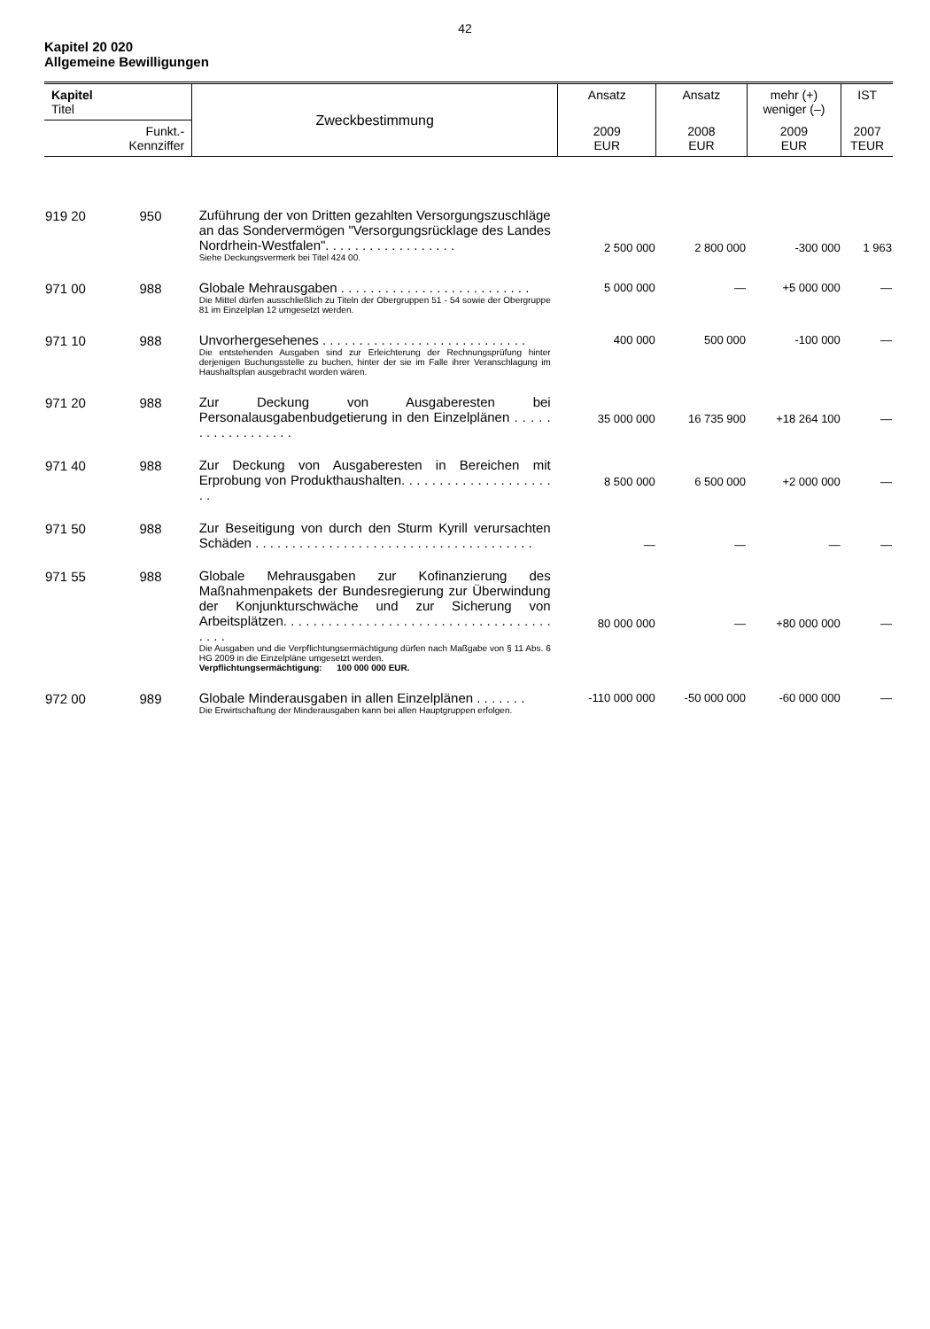42
Kapitel 20 020
Allgemeine Bewilligungen
| Kapitel Titel | | Zweckbestimmung | Ansatz | Ansatz | mehr (+) weniger (–) | IST |
| Funkt.- Kennziffer | | | 2009 EUR | 2008 EUR | 2009 EUR | 2007 TEUR |
| 919 20 | 950 | Zuführung der von Dritten gezahlten Versorgungszuschläge an das Sondervermögen "Versorgungsrücklage des Landes Nordrhein-Westfalen". . . . . . . . . . . . . . . . . . Siehe Deckungsvermerk bei Titel 424 00. | 2 500 000 | 2 800 000 | -300 000 | 1 963 |
| 971 00 | 988 | Globale Mehrausgaben . . . . . . . . . . . . . . . . . . . . . . . . . . Die Mittel dürfen ausschließlich zu Titeln der Obergruppen 51 - 54 sowie der Obergruppe 81 im Einzelplan 12 umgesetzt werden. | 5 000 000 | — | +5 000 000 | — |
| 971 10 | 988 | Unvorhergesehenes . . . . . . . . . . . . . . . . . . . . . . . . . . . . Die entstehenden Ausgaben sind zur Erleichterung der Rechnungsprüfung hinter derjenigen Buchungsstelle zu buchen, hinter der sie im Falle ihrer Veranschlagung im Haushaltsplan ausgebracht worden wären. | 400 000 | 500 000 | -100 000 | — |
| 971 20 | 988 | Zur Deckung von Ausgaberesten bei Personalausgabenbudgetierung in den Einzelplänen . . . . . . . . . . . . . . . . . . | 35 000 000 | 16 735 900 | +18 264 100 | — |
| 971 40 | 988 | Zur Deckung von Ausgaberesten in Bereichen mit Erprobung von Produkthaushalten. . . . . . . . . . . . . . . . . . . . . . | 8 500 000 | 6 500 000 | +2 000 000 | — |
| 971 50 | 988 | Zur Beseitigung von durch den Sturm Kyrill verursachten Schäden . . . . . . . . . . . . . . . . . . . . . . . . . . . . . . . . . . . . . . | — | — | — | — |
| 971 55 | 988 | Globale Mehrausgaben zur Kofinanzierung des Maßnahmenpakets der Bundesregierung zur Überwindung der Konjunkturschwäche und zur Sicherung von Arbeitsplätzen. . . . . . . . . . . . . . . . . . . . . . . . . . . . . . . . . . . . . . . . Die Ausgaben und die Verpflichtungsermächtigung dürfen nach Maßgabe von § 11 Abs. 6 HG 2009 in die Einzelpläne umgesetzt werden. Verpflichtungsermächtigung: 100 000 000 EUR. | 80 000 000 | — | +80 000 000 | — |
| 972 00 | 989 | Globale Minderausgaben in allen Einzelplänen . . . . . . . Die Erwirtschaftung der Minderausgaben kann bei allen Hauptgruppen erfolgen. | -110 000 000 | -50 000 000 | -60 000 000 | — |